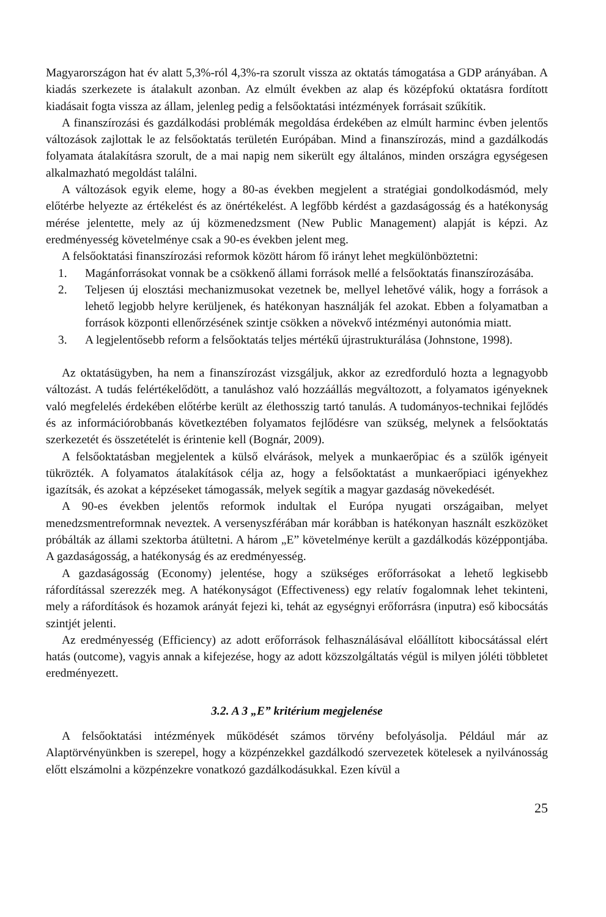Magyarországon hat év alatt 5,3%-ról 4,3%-ra szorult vissza az oktatás támogatása a GDP arányában. A kiadás szerkezete is átalakult azonban. Az elmúlt években az alap és középfokú oktatásra fordított kiadásait fogta vissza az állam, jelenleg pedig a felsőoktatási intézmények forrásait szűkítik.
A finanszírozási és gazdálkodási problémák megoldása érdekében az elmúlt harminc évben jelentős változások zajlottak le az felsőoktatás területén Európában. Mind a finanszírozás, mind a gazdálkodás folyamata átalakításra szorult, de a mai napig nem sikerült egy általános, minden országra egységesen alkalmazható megoldást találni.
A változások egyik eleme, hogy a 80-as években megjelent a stratégiai gondolkodásmód, mely előtérbe helyezte az értékelést és az önértékelést. A legfőbb kérdést a gazdaságosság és a hatékonyság mérése jelentette, mely az új közmenedzsment (New Public Management) alapját is képzi. Az eredményesség követelménye csak a 90-es években jelent meg.
A felsőoktatási finanszírozási reformok között három fő irányt lehet megkülönböztetni:
1. Magánforrásokat vonnak be a csökkenő állami források mellé a felsőoktatás finanszírozásába.
2. Teljesen új elosztási mechanizmusokat vezetnek be, mellyel lehetővé válik, hogy a források a lehető legjobb helyre kerüljenek, és hatékonyan használják fel azokat. Ebben a folyamatban a források központi ellenőrzésének szintje csökken a növekvő intézményi autonómia miatt.
3. A legjelentősebb reform a felsőoktatás teljes mértékű újrastrukturálása (Johnstone, 1998).
Az oktatásügyben, ha nem a finanszírozást vizsgáljuk, akkor az ezredforduló hozta a legnagyobb változást. A tudás felértékelődött, a tanuláshoz való hozzáállás megváltozott, a folyamatos igényeknek való megfelelés érdekében előtérbe került az élethosszig tartó tanulás. A tudományos-technikai fejlődés és az információrobbanás következtében folyamatos fejlődésre van szükség, melynek a felsőoktatás szerkezetét és összetételét is érintenie kell (Bognár, 2009).
A felsőoktatásban megjelentek a külső elvárások, melyek a munkaerőpiac és a szülők igényeit tükrözték. A folyamatos átalakítások célja az, hogy a felsőoktatást a munkaerőpiaci igényekhez igazítsák, és azokat a képzéseket támogassák, melyek segítik a magyar gazdaság növekedését.
A 90-es években jelentős reformok indultak el Európa nyugati országaiban, melyet menedzsmentreformnak neveztek. A versenyszférában már korábban is hatékonyan használt eszközöket próbálták az állami szektorba átültetni. A három „E” követelménye került a gazdálkodás középpontjába. A gazdaságosság, a hatékonyság és az eredményesség.
A gazdaságosság (Economy) jelentése, hogy a szükséges erőforrásokat a lehető legkisebb ráfordítással szerezzék meg. A hatékonyságot (Effectiveness) egy relatív fogalomnak lehet tekinteni, mely a ráfordítások és hozamok arányát fejezi ki, tehát az egységnyi erőforrásra (inputra) eső kibocsátás szintjét jelenti.
Az eredményesség (Efficiency) az adott erőforrások felhasználásával előállított kibocsátással elért hatás (outcome), vagyis annak a kifejezése, hogy az adott közszolgáltatás végül is milyen jóléti többletet eredményezett.
3.2. A 3 „E” kritérium megjelenése
A felsőoktatási intézmények működését számos törvény befolyásolja. Például már az Alaptörvényünkben is szerepel, hogy a közpénzekkel gazdálkodó szervezetek kötelesek a nyilvánosság előtt elszámolni a közpénzekre vonatkozó gazdálkodásukkal. Ezen kívül a
25